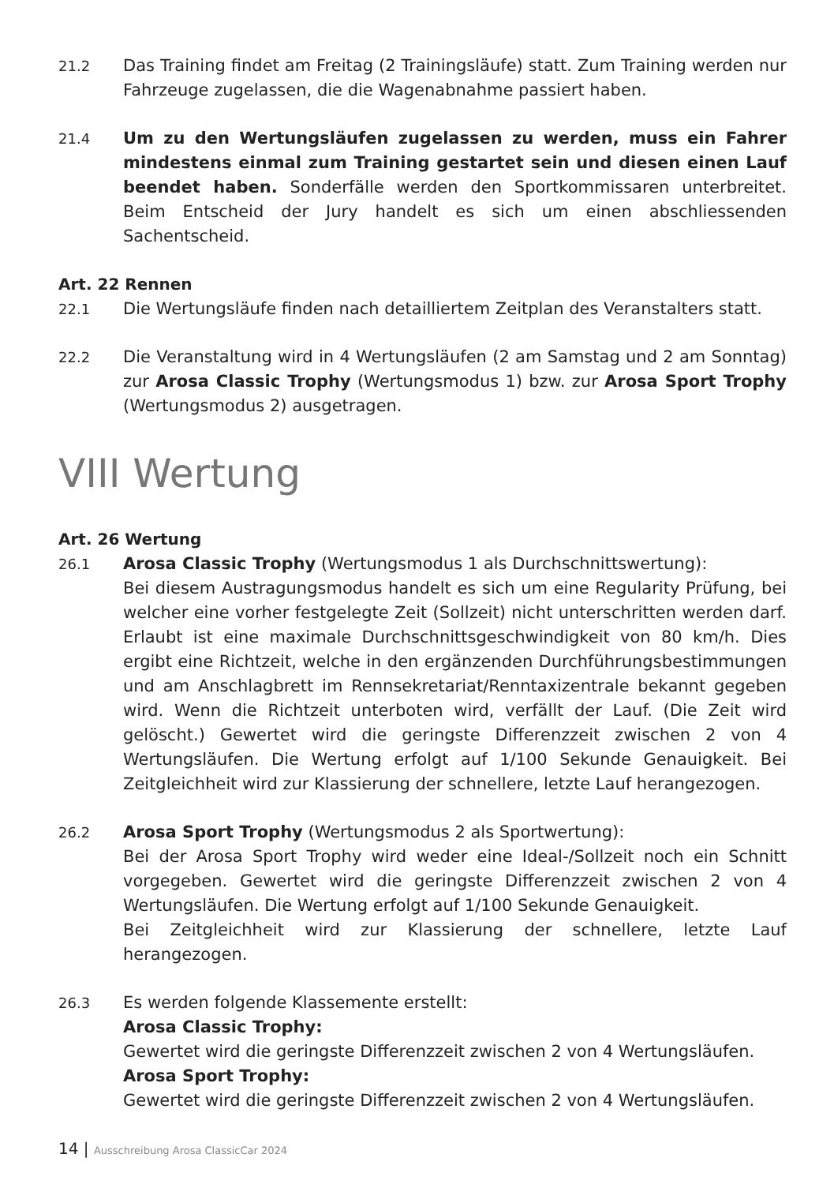21.2
Das Training findet am Freitag (2 Trainingsläufe) statt. Zum Training werden nur Fahrzeuge zugelassen, die die Wagenabnahme passiert haben.
21.4
Um zu den Wertungsläufen zugelassen zu werden, muss ein Fahrer mindestens einmal zum Training gestartet sein und diesen einen Lauf beendet haben. Sonderfälle werden den Sportkommissaren unterbreitet. Beim Entscheid der Jury handelt es sich um einen abschliessenden Sachentscheid.
Art. 22 Rennen
22.1
Die Wertungsläufe finden nach detailliertem Zeitplan des Veranstalters statt.
22.2
Die Veranstaltung wird in 4 Wertungsläufen (2 am Samstag und 2 am Sonntag) zur Arosa Classic Trophy (Wertungsmodus 1) bzw. zur Arosa Sport Trophy (Wertungsmodus 2) ausgetragen.
VIII Wertung
Art. 26 Wertung
26.1
Arosa Classic Trophy (Wertungsmodus 1 als Durchschnittswertung):
Bei diesem Austragungsmodus handelt es sich um eine Regularity Prüfung, bei welcher eine vorher festgelegte Zeit (Sollzeit) nicht unterschritten werden darf. Erlaubt ist eine maximale Durchschnittsgeschwindigkeit von 80 km/h. Dies ergibt eine Richtzeit, welche in den ergänzenden Durchführungsbestimmungen und am Anschlagbrett im Rennsekretariat/Renntaxizentrale bekannt gegeben wird. Wenn die Richtzeit unterboten wird, verfällt der Lauf. (Die Zeit wird gelöscht.) Gewertet wird die geringste Differenzzeit zwischen 2 von 4 Wertungsläufen. Die Wertung erfolgt auf 1/100 Sekunde Genauigkeit. Bei Zeitgleichheit wird zur Klassierung der schnellere, letzte Lauf herangezogen.
26.2
Arosa Sport Trophy (Wertungsmodus 2 als Sportwertung):
Bei der Arosa Sport Trophy wird weder eine Ideal-/Sollzeit noch ein Schnitt vorgegeben. Gewertet wird die geringste Differenzzeit zwischen 2 von 4 Wertungsläufen. Die Wertung erfolgt auf 1/100 Sekunde Genauigkeit.
Bei Zeitgleichheit wird zur Klassierung der schnellere, letzte Lauf herangezogen.
26.3
Es werden folgende Klassemente erstellt:
Arosa Classic Trophy:
Gewertet wird die geringste Differenzzeit zwischen 2 von 4 Wertungsläufen.
Arosa Sport Trophy:
Gewertet wird die geringste Differenzzeit zwischen 2 von 4 Wertungsläufen.
14 | Ausschreibung Arosa ClassicCar 2024